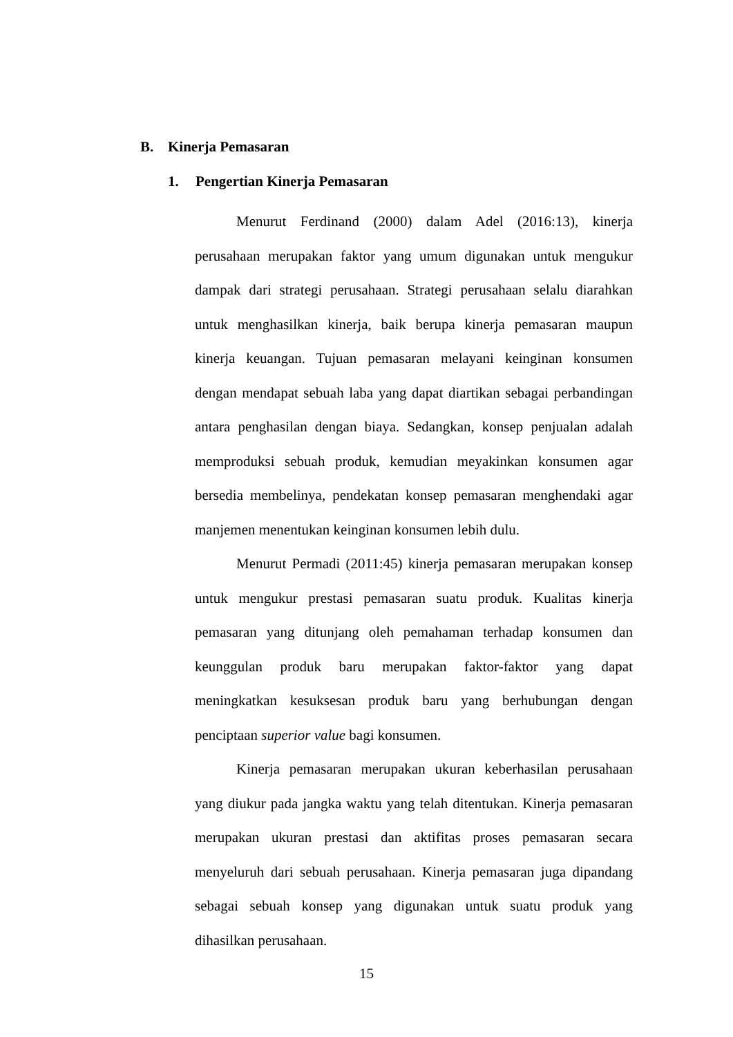B. Kinerja Pemasaran
1. Pengertian Kinerja Pemasaran
Menurut Ferdinand (2000) dalam Adel (2016:13), kinerja perusahaan merupakan faktor yang umum digunakan untuk mengukur dampak dari strategi perusahaan. Strategi perusahaan selalu diarahkan untuk menghasilkan kinerja, baik berupa kinerja pemasaran maupun kinerja keuangan. Tujuan pemasaran melayani keinginan konsumen dengan mendapat sebuah laba yang dapat diartikan sebagai perbandingan antara penghasilan dengan biaya. Sedangkan, konsep penjualan adalah memproduksi sebuah produk, kemudian meyakinkan konsumen agar bersedia membelinya, pendekatan konsep pemasaran menghendaki agar manjemen menentukan keinginan konsumen lebih dulu.
Menurut Permadi (2011:45) kinerja pemasaran merupakan konsep untuk mengukur prestasi pemasaran suatu produk. Kualitas kinerja pemasaran yang ditunjang oleh pemahaman terhadap konsumen dan keunggulan produk baru merupakan faktor-faktor yang dapat meningkatkan kesuksesan produk baru yang berhubungan dengan penciptaan superior value bagi konsumen.
Kinerja pemasaran merupakan ukuran keberhasilan perusahaan yang diukur pada jangka waktu yang telah ditentukan. Kinerja pemasaran merupakan ukuran prestasi dan aktifitas proses pemasaran secara menyeluruh dari sebuah perusahaan. Kinerja pemasaran juga dipandang sebagai sebuah konsep yang digunakan untuk suatu produk yang dihasilkan perusahaan.
15